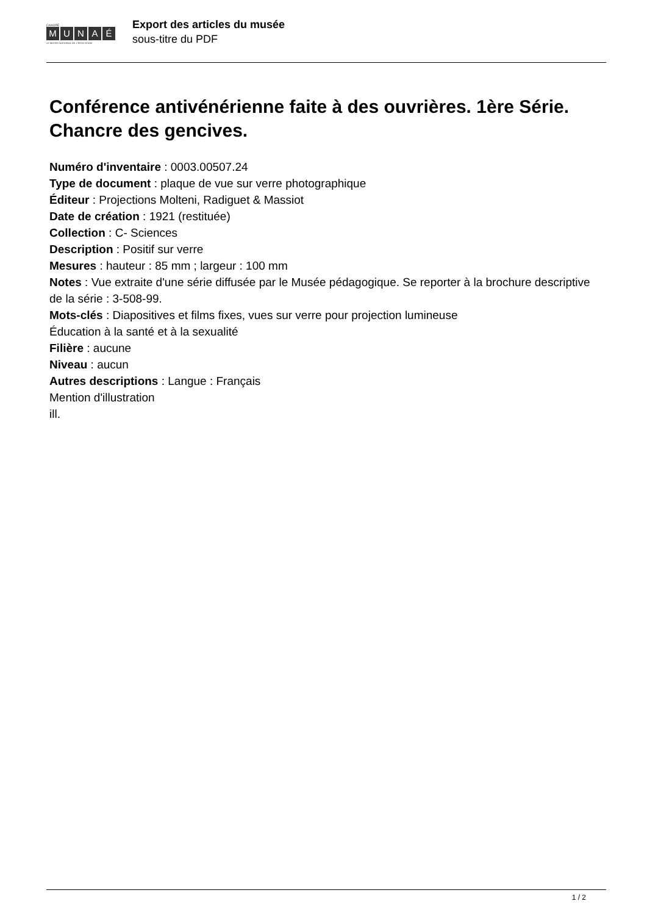CANOPÉ
MUNAÉ
LE MUSÉE NATIONAL DE L'ÉDUCATION
Export des articles du musée
sous-titre du PDF
Conférence antivénérienne faite à des ouvrières. 1ère Série. Chancre des gencives.
Numéro d'inventaire : 0003.00507.24
Type de document : plaque de vue sur verre photographique
Éditeur : Projections Molteni, Radiguet & Massiot
Date de création : 1921 (restituée)
Collection : C- Sciences
Description : Positif sur verre
Mesures : hauteur : 85 mm ; largeur : 100 mm
Notes : Vue extraite d'une série diffusée par le Musée pédagogique. Se reporter à la brochure descriptive de la série : 3-508-99.
Mots-clés : Diapositives et films fixes, vues sur verre pour projection lumineuse
Éducation à la santé et à la sexualité
Filière : aucune
Niveau : aucun
Autres descriptions : Langue : Français
Mention d'illustration
ill.
1 / 2